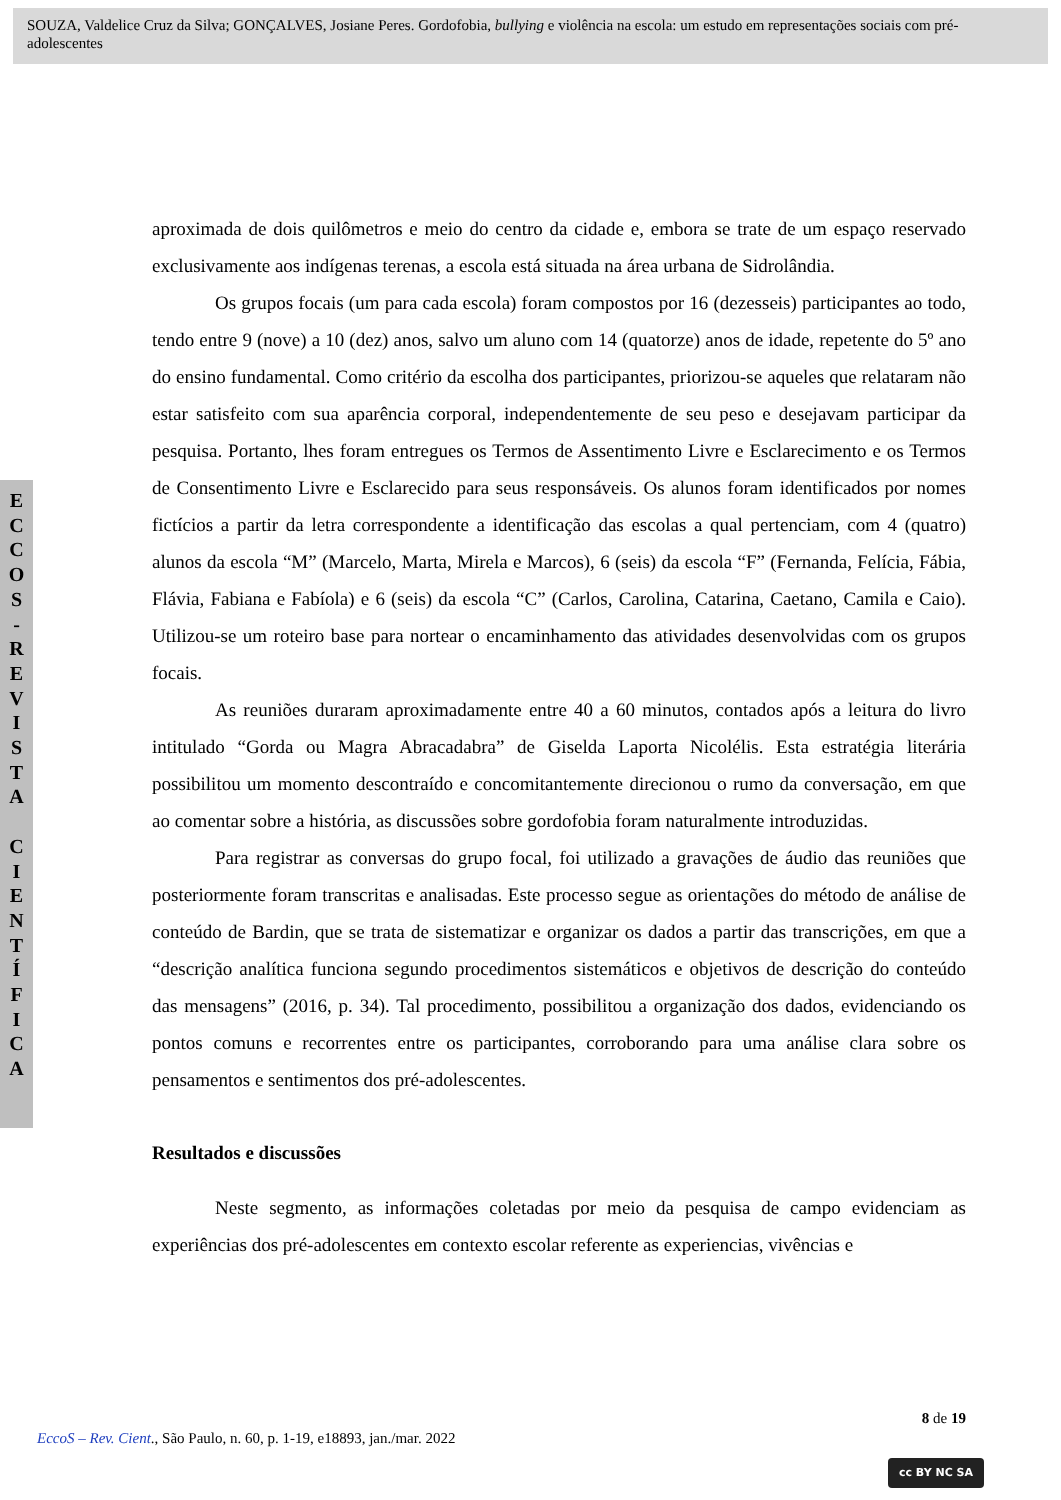SOUZA, Valdelice Cruz da Silva; GONÇALVES, Josiane Peres. Gordofobia, bullying e violência na escola: um estudo em representações sociais com pré-adolescentes
E
C
C
O
S
-
R
E
V
I
S
T
A
C
I
E
N
T
Í
F
I
C
A
aproximada de dois quilômetros e meio do centro da cidade e, embora se trate de um espaço reservado exclusivamente aos indígenas terenas, a escola está situada na área urbana de Sidrolândia.
Os grupos focais (um para cada escola) foram compostos por 16 (dezesseis) participantes ao todo, tendo entre 9 (nove) a 10 (dez) anos, salvo um aluno com 14 (quatorze) anos de idade, repetente do 5º ano do ensino fundamental. Como critério da escolha dos participantes, priorizou-se aqueles que relataram não estar satisfeito com sua aparência corporal, independentemente de seu peso e desejavam participar da pesquisa. Portanto, lhes foram entregues os Termos de Assentimento Livre e Esclarecimento e os Termos de Consentimento Livre e Esclarecido para seus responsáveis. Os alunos foram identificados por nomes fictícios a partir da letra correspondente a identificação das escolas a qual pertenciam, com 4 (quatro) alunos da escola “M” (Marcelo, Marta, Mirela e Marcos), 6 (seis) da escola “F” (Fernanda, Felícia, Fábia, Flávia, Fabiana e Fabíola) e 6 (seis) da escola “C” (Carlos, Carolina, Catarina, Caetano, Camila e Caio). Utilizou-se um roteiro base para nortear o encaminhamento das atividades desenvolvidas com os grupos focais.
As reuniões duraram aproximadamente entre 40 a 60 minutos, contados após a leitura do livro intitulado “Gorda ou Magra Abracadabra” de Giselda Laporta Nicolélis. Esta estratégia literária possibilitou um momento descontraído e concomitantemente direcionou o rumo da conversação, em que ao comentar sobre a história, as discussões sobre gordofobia foram naturalmente introduzidas.
Para registrar as conversas do grupo focal, foi utilizado a gravações de áudio das reuniões que posteriormente foram transcritas e analisadas. Este processo segue as orientações do método de análise de conteúdo de Bardin, que se trata de sistematizar e organizar os dados a partir das transcrições, em que a “descrição analítica funciona segundo procedimentos sistemáticos e objetivos de descrição do conteúdo das mensagens” (2016, p. 34). Tal procedimento, possibilitou a organização dos dados, evidenciando os pontos comuns e recorrentes entre os participantes, corroborando para uma análise clara sobre os pensamentos e sentimentos dos pré-adolescentes.
Resultados e discussões
Neste segmento, as informações coletadas por meio da pesquisa de campo evidenciam as experiências dos pré-adolescentes em contexto escolar referente as experiencias, vivências e
8 de 19
EccoS – Rev. Cient., São Paulo, n. 60, p. 1-19, e18893, jan./mar. 2022
cc BY NC SA